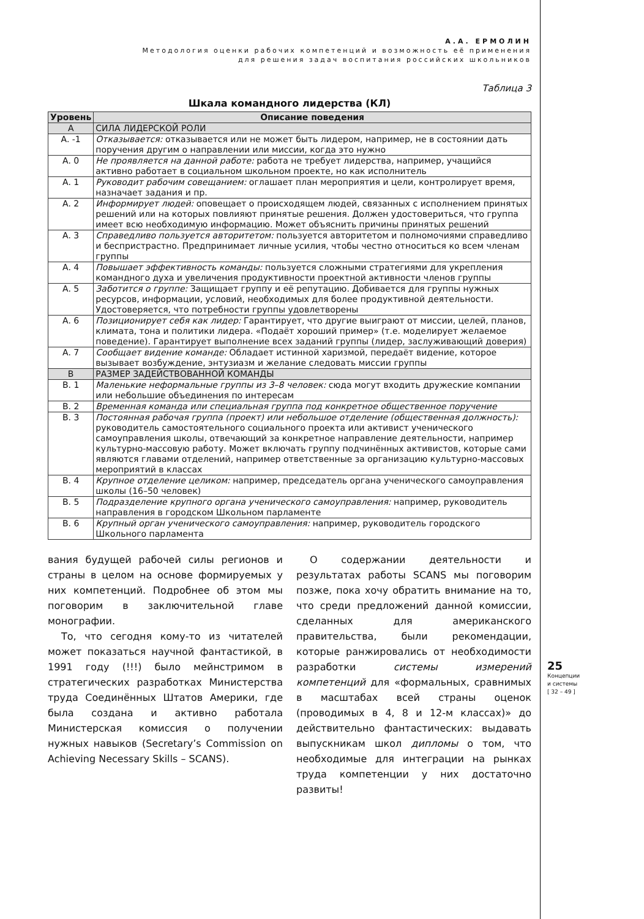А.А. ЕРМОЛИН
Методология оценки рабочих компетенций и возможность её применения
для решения задач воспитания российских школьников
Таблица 3
Шкала командного лидерства (КЛ)
| Уровень | Описание поведения |
| --- | --- |
| A | СИЛА ЛИДЕРСКОЙ РОЛИ |
| A. -1 | Отказывается: отказывается или не может быть лидером, например, не в состоянии дать поручения другим о направлении или миссии, когда это нужно |
| A. 0 | Не проявляется на данной работе: работа не требует лидерства, например, учащийся активно работает в социальном школьном проекте, но как исполнитель |
| A. 1 | Руководит рабочим совещанием: оглашает план мероприятия и цели, контролирует время, назначает задания и пр. |
| A. 2 | Информирует людей: оповещает о происходящем людей, связанных с исполнением принятых решений или на которых повлияют принятые решения. Должен удостовериться, что группа имеет всю необходимую информацию. Может объяснить причины принятых решений |
| A. 3 | Справедливо пользуется авторитетом: пользуется авторитетом и полномочиями справедливо и беспристрастно. Предпринимает личные усилия, чтобы честно относиться ко всем членам группы |
| A. 4 | Повышает эффективность команды: пользуется сложными стратегиями для укрепления командного духа и увеличения продуктивности проектной активности членов группы |
| A. 5 | Заботится о группе: Защищает группу и её репутацию. Добивается для группы нужных ресурсов, информации, условий, необходимых для более продуктивной деятельности. Удостоверяется, что потребности группы удовлетворены |
| A. 6 | Позиционирует себя как лидер: Гарантирует, что другие выиграют от миссии, целей, планов, климата, тона и политики лидера. «Подаёт хороший пример» (т.е. моделирует желаемое поведение). Гарантирует выполнение всех заданий группы (лидер, заслуживающий доверия) |
| A. 7 | Сообщает видение команде: Обладает истинной харизмой, передаёт видение, которое вызывает возбуждение, энтузиазм и желание следовать миссии группы |
| B | РАЗМЕР ЗАДЕЙСТВОВАННОЙ КОМАНДЫ |
| B. 1 | Маленькие неформальные группы из 3–8 человек: сюда могут входить дружеские компании или небольшие объединения по интересам |
| B. 2 | Временная команда или специальная группа под конкретное общественное поручение |
| B. 3 | Постоянная рабочая группа (проект) или небольшое отделение (общественная должность): руководитель самостоятельного социального проекта или активист ученического самоуправления школы, отвечающий за конкретное направление деятельности, например культурно-массовую работу. Может включать группу подчинённых активистов, которые сами являются главами отделений, например ответственные за организацию культурно-массовых мероприятий в классах |
| B. 4 | Крупное отделение целиком: например, председатель органа ученического самоуправления школы (16–50 человек) |
| B. 5 | Подразделение крупного органа ученического самоуправления: например, руководитель направления в городском Школьном парламенте |
| B. 6 | Крупный орган ученического самоуправления: например, руководитель городского Школьного парламента |
вания будущей рабочей силы регионов и страны в целом на основе формируемых у них компетенций. Подробнее об этом мы поговорим в заключительной главе монографии.
То, что сегодня кому-то из читателей может показаться научной фантастикой, в 1991 году (!!!) было мейнстримом в стратегических разработках Министерства труда Соединённых Штатов Америки, где была создана и активно работала Министерская комиссия о получении нужных навыков (Secretary’s Commission on Achieving Necessary Skills – SCANS).
О содержании деятельности и результатах работы SCANS мы поговорим позже, пока хочу обратить внимание на то, что среди предложений данной комиссии, сделанных для американского правительства, были рекомендации, которые ранжировались от необходимости разработки системы измерений компетенций для «формальных, сравнимых в масштабах всей страны оценок (проводимых в 4, 8 и 12-м классах)» до действительно фантастических: выдавать выпускникам школ дипломы о том, что необходимые для интеграции на рынках труда компетенции у них достаточно развиты!
25
Концепции
и системы
[ 32 – 49 ]